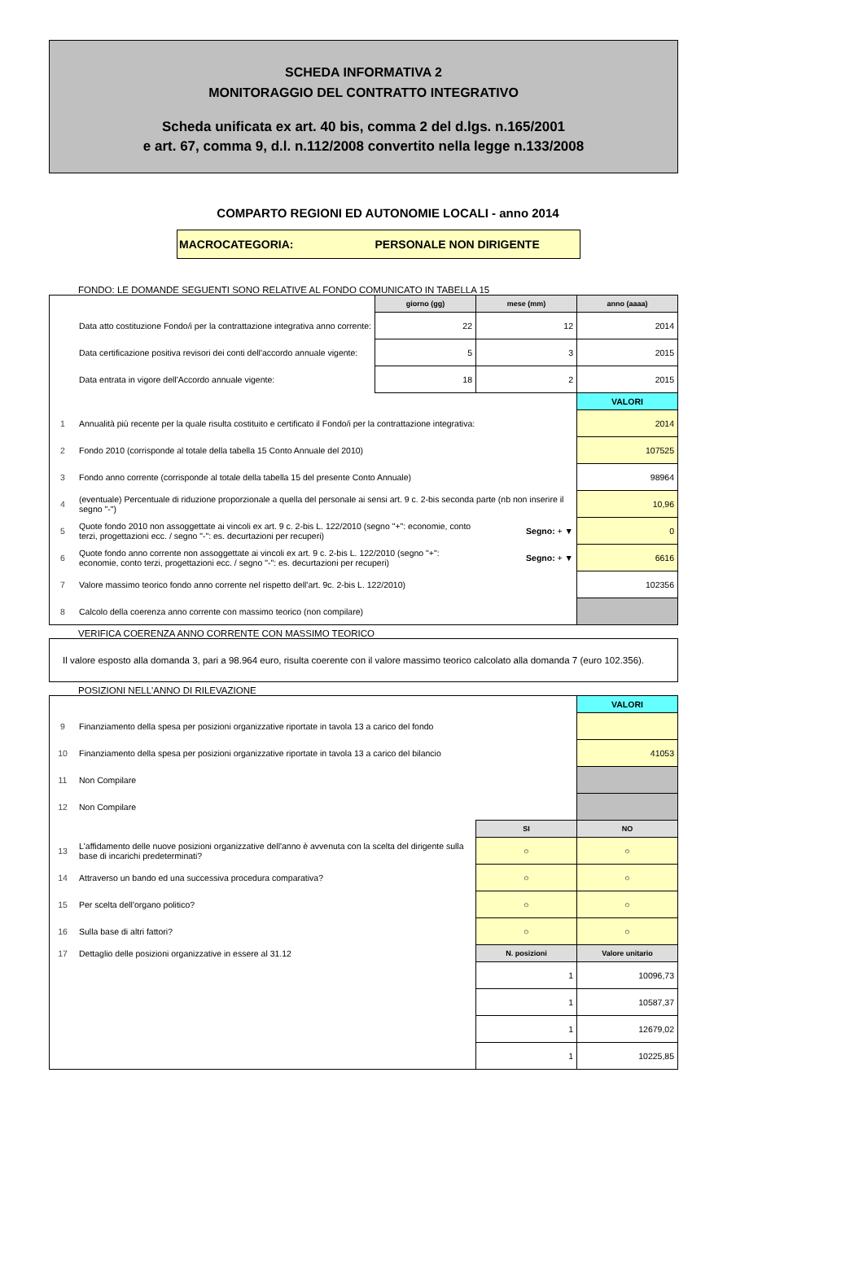SCHEDA INFORMATIVA 2
MONITORAGGIO DEL CONTRATTO INTEGRATIVO
Scheda unificata ex art. 40 bis, comma 2 del d.lgs. n.165/2001
e art. 67, comma 9, d.l. n.112/2008 convertito nella legge n.133/2008
COMPARTO REGIONI ED AUTONOMIE LOCALI - anno 2014
MACROCATEGORIA: PERSONALE NON DIRIGENTE
FONDO: LE DOMANDE SEGUENTI SONO RELATIVE AL FONDO COMUNICATO IN TABELLA 15
| | | giorno (gg) | mese (mm) | anno (aaaa) |
| | Data atto costituzione Fondo/i per la contrattazione integrativa anno corrente: | 22 | 12 | 2014 |
| | Data certificazione positiva revisori dei conti dell'accordo annuale vigente: | 5 | 3 | 2015 |
| | Data entrata in vigore dell'Accordo annuale vigente: | 18 | 2 | 2015 |
| | | | | VALORI |
| 1 | Annualità più recente per la quale risulta costituito e certificato il Fondo/i per la contrattazione integrativa: | | | 2014 |
| 2 | Fondo 2010 (corrisponde al totale della tabella 15 Conto Annuale del 2010) | | | 107525 |
| 3 | Fondo anno corrente (corrisponde al totale della tabella 15 del presente Conto Annuale) | | | 98964 |
| 4 | (eventuale) Percentuale di riduzione proporzionale a quella del personale ai sensi art. 9 c. 2-bis seconda parte (nb non inserire il segno "-") | | | 10,96 |
| 5 | Quote fondo 2010 non assoggettate ai vincoli ex art. 9 c. 2-bis L. 122/2010 (segno "+": economie, conto terzi, progettazioni ecc. / segno "-": es. decurtazioni per recuperi) | | Segno: + ▼ | 0 |
| 6 | Quote fondo anno corrente non assoggettate ai vincoli ex art. 9 c. 2-bis L. 122/2010 (segno "+": economie, conto terzi, progettazioni ecc. / segno "-": es. decurtazioni per recuperi) | | Segno: + ▼ | 6616 |
| 7 | Valore massimo teorico fondo anno corrente nel rispetto dell'art. 9c. 2-bis L. 122/2010) | | | 102356 |
| 8 | Calcolo della coerenza anno corrente con massimo teorico (non compilare) | | | |
VERIFICA COERENZA ANNO CORRENTE CON MASSIMO TEORICO
Il valore esposto alla domanda 3, pari a 98.964 euro, risulta coerente con il valore massimo teorico calcolato alla domanda 7 (euro 102.356).
POSIZIONI NELL'ANNO DI RILEVAZIONE
| | | | VALORI |
| 9 | Finanziamento della spesa per posizioni organizzative riportate in tavola 13 a carico del fondo | | |
| 10 | Finanziamento della spesa per posizioni organizzative riportate in tavola 13 a carico del bilancio | | 41053 |
| 11 | Non Compilare | | |
| 12 | Non Compilare | | |
| | | SI | NO |
| 13 | L'affidamento delle nuove posizioni organizzative dell'anno è avvenuta con la scelta del dirigente sulla base di incarichi predeterminati? | ○ | ○ |
| 14 | Attraverso un bando ed una successiva procedura comparativa? | ○ | ○ |
| 15 | Per scelta dell'organo politico? | ○ | ○ |
| 16 | Sulla base di altri fattori? | ○ | ○ |
| 17 | Dettaglio delle posizioni organizzative in essere al 31.12 | N. posizioni | Valore unitario |
| | | 1 | 10096,73 |
| | | 1 | 10587,37 |
| | | 1 | 12679,02 |
| | | 1 | 10225,85 |